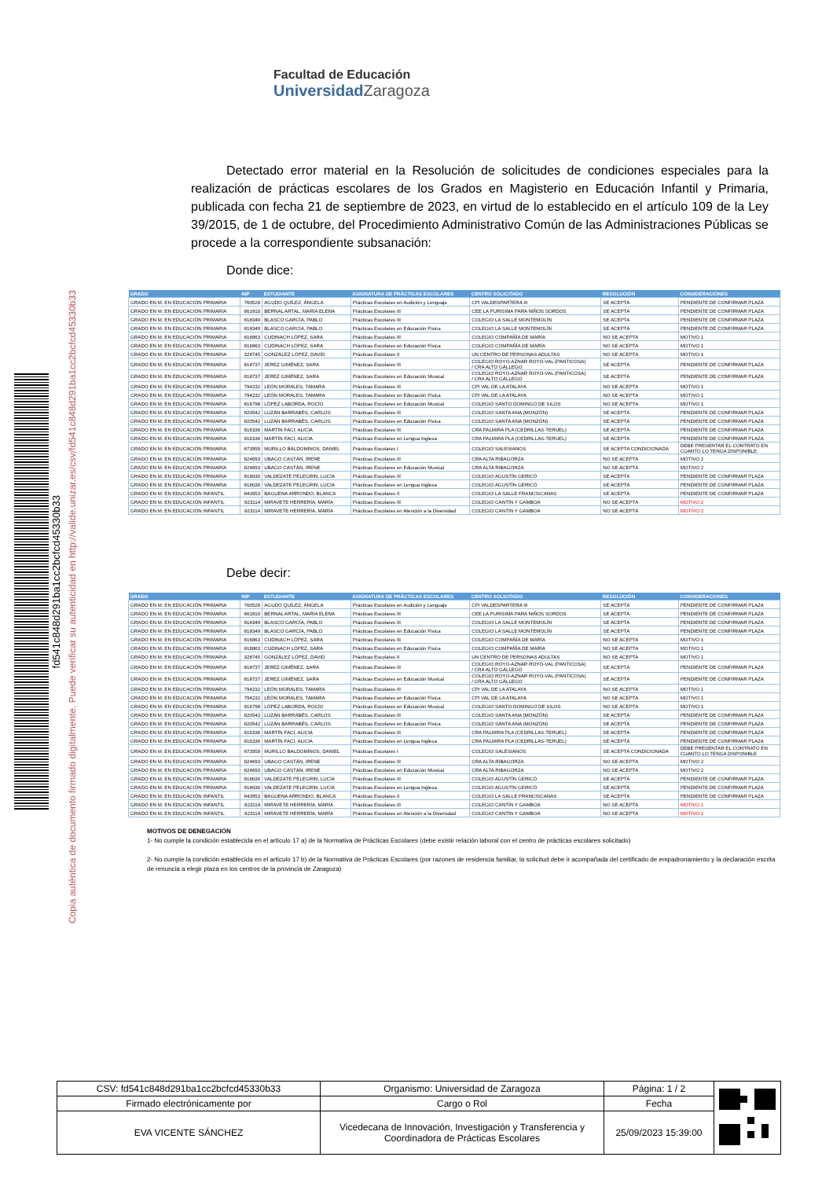Facultad de Educación
UniversidadZaragoza
Detectado error material en la Resolución de solicitudes de condiciones especiales para la realización de prácticas escolares de los Grados en Magisterio en Educación Infantil y Primaria, publicada con fecha 21 de septiembre de 2023, en virtud de lo establecido en el artículo 109 de la Ley 39/2015, de 1 de octubre, del Procedimiento Administrativo Común de las Administraciones Públicas se procede a la correspondiente subsanación:
Copia auténtica de documento firmado digitalmente. Puede verificar su autenticidad en http://valide.unizar.es/csv/fd541c848d291ba1cc2bcfcd45330b33
fd541c848d291ba1cc2bcfcd45330b33
Donde dice:
| GRADO | NIP | ESTUDIANTE | ASIGNATURA DE PRÁCTICAS ESCOLARES | CENTRO SOLICITADO | RESOLUCIÓN | CONSIDERACIONES |
| --- | --- | --- | --- | --- | --- | --- |
| GRADO EN M. EN EDUCACIÓN PRIMARIA | 760528 | AGUDO QUÍLEZ, ÁNGELA | Prácticas Escolares en Audición y Lenguaje | CPI VALDESPARTERA III | SE ACEPTA | PENDIENTE DE CONFIRMAR PLAZA |
| GRADO EN M. EN EDUCACIÓN PRIMARIA | 661810 | BERNAL ARTAL, MARÍA ELENA | Prácticas Escolares III | CEE LA PURISIMA PARA NIÑOS SORDOS | SE ACEPTA | PENDIENTE DE CONFIRMAR PLAZA |
| GRADO EN M. EN EDUCACIÓN PRIMARIA | 818349 | BLASCO GARCÍA, PABLO | Prácticas Escolares III | COLEGIO LA SALLE MONTEMOLÍN | SE ACEPTA | PENDIENTE DE CONFIRMAR PLAZA |
| GRADO EN M. EN EDUCACIÓN PRIMARIA | 818349 | BLASCO GARCÍA, PABLO | Prácticas Escolares en Educación Física | COLEGIO LA SALLE MONTEMOLÍN | SE ACEPTA | PENDIENTE DE CONFIRMAR PLAZA |
| GRADO EN M. EN EDUCACIÓN PRIMARIA | 816863 | CUDINACH LÓPEZ, SARA | Prácticas Escolares III | COLEGIO COMPAÑÍA DE MARÍA | NO SE ACEPTA | MOTIVO 1 |
| GRADO EN M. EN EDUCACIÓN PRIMARIA | 816863 | CUDINACH LÓPEZ, SARA | Prácticas Escolares en Educación Física | COLEGIO COMPAÑÍA DE MARÍA | NO SE ACEPTA | MOTIVO 1 |
| GRADO EN M. EN EDUCACIÓN PRIMARIA | 328745 | GONZÁLEZ LÓPEZ, DAVID | Prácticas Escolares II | UN CENTRO DE PERSONAS ADULTAS | NO SE ACEPTA | MOTIVO 1 |
| GRADO EN M. EN EDUCACIÓN PRIMARIA | 818737 | JEREZ GIMÉNEZ, SARA | Prácticas Escolares III | COLEGIO ROYO-AZNAR ROYO-VAL (PANTICOSA) / CRA ALTO GÁLLEGO | SE ACEPTA | PENDIENTE DE CONFIRMAR PLAZA |
| GRADO EN M. EN EDUCACIÓN PRIMARIA | 818737 | JEREZ GIMÉNEZ, SARA | Prácticas Escolares en Educación Musical | COLEGIO ROYO-AZNAR ROYO-VAL (PANTICOSA) / CRA ALTO GÁLLEGO | SE ACEPTA | PENDIENTE DE CONFIRMAR PLAZA |
| GRADO EN M. EN EDUCACIÓN PRIMARIA | 794232 | LEÓN MORALES, TAMARA | Prácticas Escolares III | CPI VAL DE LA ATALAYA | NO SE ACEPTA | MOTIVO 1 |
| GRADO EN M. EN EDUCACIÓN PRIMARIA | 794232 | LEÓN MORALES, TAMARA | Prácticas Escolares en Educación Física | CPI VAL DE LA ATALAYA | NO SE ACEPTA | MOTIVO 1 |
| GRADO EN M. EN EDUCACIÓN PRIMARIA | 816798 | LÓPEZ LABORDA, ROCÍO | Prácticas Escolares en Educación Musical | COLEGIO SANTO DOMINGO DE SILOS | NO SE ACEPTA | MOTIVO 1 |
| GRADO EN M. EN EDUCACIÓN PRIMARIA | 820542 | LUZÁN BARRABÉS, CARLOS | Prácticas Escolares III | COLEGIO SANTA ANA (MONZÓN) | SE ACEPTA | PENDIENTE DE CONFIRMAR PLAZA |
| GRADO EN M. EN EDUCACIÓN PRIMARIA | 820542 | LUZÁN BARRABÉS, CARLOS | Prácticas Escolares en Educación Física | COLEGIO SANTA ANA (MONZÓN) | SE ACEPTA | PENDIENTE DE CONFIRMAR PLAZA |
| GRADO EN M. EN EDUCACIÓN PRIMARIA | 816336 | MARTÍN FACI, ALICIA | Prácticas Escolares III | CRA PALMIRA PLA (CEDRILLAS-TERUEL) | SE ACEPTA | PENDIENTE DE CONFIRMAR PLAZA |
| GRADO EN M. EN EDUCACIÓN PRIMARIA | 816336 | MARTÍN FACI, ALICIA | Prácticas Escolares en Lengua Inglesa | CRA PALMIRA PLA (CEDRILLAS-TERUEL) | SE ACEPTA | PENDIENTE DE CONFIRMAR PLAZA |
| GRADO EN M. EN EDUCACIÓN PRIMARIA | 873959 | MURILLO BALDOMINOS, DANIEL | Prácticas Escolares I | COLEGIO SALESIANOS | SE ACEPTA CONDICIONADA | DEBE PRESENTAR EL CONTRATO EN CUANTO LO TENGA DISPONIBLE |
| GRADO EN M. EN EDUCACIÓN PRIMARIA | 824693 | UBAGO CASTÁN, IRENE | Prácticas Escolares III | CRA ALTA RIBAGORZA | NO SE ACEPTA | MOTIVO 2 |
| GRADO EN M. EN EDUCACIÓN PRIMARIA | 824693 | UBAGO CASTÁN, IRENE | Prácticas Escolares en Educación Musical | CRA ALTA RIBAGORZA | NO SE ACEPTA | MOTIVO 2 |
| GRADO EN M. EN EDUCACIÓN PRIMARIA | 818030 | VALDEZATE PELEGRIN, LUCÍA | Prácticas Escolares III | COLEGIO AGUSTÍN GERICÓ | SE ACEPTA | PENDIENTE DE CONFIRMAR PLAZA |
| GRADO EN M. EN EDUCACIÓN PRIMARIA | 818030 | VALDEZATE PELEGRIN, LUCÍA | Prácticas Escolares en Lengua Inglesa | COLEGIO AGUSTÍN GERICÓ | SE ACEPTA | PENDIENTE DE CONFIRMAR PLAZA |
| GRADO EN M. EN EDUCACIÓN INFANTIL | 843953 | BAGUENA ARRONDO, BLANCA | Prácticas Escolares II | COLEGIO LA SALLE FRANCISCANAS | SE ACEPTA | PENDIENTE DE CONFIRMAR PLAZA |
| GRADO EN M. EN EDUCACIÓN INFANTIL | 823114 | MIRAVETE HERRERÍA, MARÍA | Prácticas Escolares III | COLEGIO CANTÍN Y GAMBOA | NO SE ACEPTA | MOTIVO 2 |
| GRADO EN M. EN EDUCACIÓN INFANTIL | 823114 | MIRAVETE HERRERÍA, MARÍA | Prácticas Escolares en Atención a la Diversidad | COLEGIO CANTÍN Y GAMBOA | NO SE ACEPTA | MOTIVO 2 |
Debe decir:
| GRADO | NIP | ESTUDIANTE | ASIGNATURA DE PRÁCTICAS ESCOLARES | CENTRO SOLICITADO | RESOLUCIÓN | CONSIDERACIONES |
| --- | --- | --- | --- | --- | --- | --- |
| GRADO EN M. EN EDUCACIÓN PRIMARIA | 760528 | AGUDO QUÍLEZ, ÁNGELA | Prácticas Escolares en Audición y Lenguaje | CPI VALDESPARTERA III | SE ACEPTA | PENDIENTE DE CONFIRMAR PLAZA |
| GRADO EN M. EN EDUCACIÓN PRIMARIA | 661810 | BERNAL ARTAL, MARÍA ELENA | Prácticas Escolares III | CEE LA PURISIMA PARA NIÑOS SORDOS | SE ACEPTA | PENDIENTE DE CONFIRMAR PLAZA |
| GRADO EN M. EN EDUCACIÓN PRIMARIA | 818349 | BLASCO GARCÍA, PABLO | Prácticas Escolares III | COLEGIO LA SALLE MONTEMOLÍN | SE ACEPTA | PENDIENTE DE CONFIRMAR PLAZA |
| GRADO EN M. EN EDUCACIÓN PRIMARIA | 818349 | BLASCO GARCÍA, PABLO | Prácticas Escolares en Educación Física | COLEGIO LA SALLE MONTEMOLÍN | SE ACEPTA | PENDIENTE DE CONFIRMAR PLAZA |
| GRADO EN M. EN EDUCACIÓN PRIMARIA | 816863 | CUDINACH LÓPEZ, SARA | Prácticas Escolares III | COLEGIO COMPAÑÍA DE MARÍA | NO SE ACEPTA | MOTIVO 1 |
| GRADO EN M. EN EDUCACIÓN PRIMARIA | 816863 | CUDINACH LÓPEZ, SARA | Prácticas Escolares en Educación Física | COLEGIO COMPAÑÍA DE MARÍA | NO SE ACEPTA | MOTIVO 1 |
| GRADO EN M. EN EDUCACIÓN PRIMARIA | 328745 | GONZÁLEZ LÓPEZ, DAVID | Prácticas Escolares II | UN CENTRO DE PERSONAS ADULTAS | NO SE ACEPTA | MOTIVO 1 |
| GRADO EN M. EN EDUCACIÓN PRIMARIA | 818737 | JEREZ GIMÉNEZ, SARA | Prácticas Escolares III | COLEGIO ROYO-AZNAR ROYO-VAL (PANTICOSA) / CRA ALTO GÁLLEGO | SE ACEPTA | PENDIENTE DE CONFIRMAR PLAZA |
| GRADO EN M. EN EDUCACIÓN PRIMARIA | 818737 | JEREZ GIMÉNEZ, SARA | Prácticas Escolares en Educación Musical | COLEGIO ROYO-AZNAR ROYO-VAL (PANTICOSA) / CRA ALTO GÁLLEGO | SE ACEPTA | PENDIENTE DE CONFIRMAR PLAZA |
| GRADO EN M. EN EDUCACIÓN PRIMARIA | 794232 | LEÓN MORALES, TAMARA | Prácticas Escolares III | CPI VAL DE LA ATALAYA | NO SE ACEPTA | MOTIVO 1 |
| GRADO EN M. EN EDUCACIÓN PRIMARIA | 794232 | LEÓN MORALES, TAMARA | Prácticas Escolares en Educación Física | CPI VAL DE LA ATALAYA | NO SE ACEPTA | MOTIVO 1 |
| GRADO EN M. EN EDUCACIÓN PRIMARIA | 816798 | LÓPEZ LABORDA, ROCÍO | Prácticas Escolares en Educación Musical | COLEGIO SANTO DOMINGO DE SILOS | NO SE ACEPTA | MOTIVO 1 |
| GRADO EN M. EN EDUCACIÓN PRIMARIA | 820542 | LUZÁN BARRABÉS, CARLOS | Prácticas Escolares III | COLEGIO SANTA ANA (MONZÓN) | SE ACEPTA | PENDIENTE DE CONFIRMAR PLAZA |
| GRADO EN M. EN EDUCACIÓN PRIMARIA | 820542 | LUZÁN BARRABÉS, CARLOS | Prácticas Escolares en Educación Física | COLEGIO SANTA ANA (MONZÓN) | SE ACEPTA | PENDIENTE DE CONFIRMAR PLAZA |
| GRADO EN M. EN EDUCACIÓN PRIMARIA | 816336 | MARTÍN FACI, ALICIA | Prácticas Escolares III | CRA PALMIRA PLA (CEDRILLAS-TERUEL) | SE ACEPTA | PENDIENTE DE CONFIRMAR PLAZA |
| GRADO EN M. EN EDUCACIÓN PRIMARIA | 816336 | MARTÍN FACI, ALICIA | Prácticas Escolares en Lengua Inglesa | CRA PALMIRA PLA (CEDRILLAS-TERUEL) | SE ACEPTA | PENDIENTE DE CONFIRMAR PLAZA |
| GRADO EN M. EN EDUCACIÓN PRIMARIA | 873959 | MURILLO BALDOMINOS, DANIEL | Prácticas Escolares I | COLEGIO SALESIANOS | SE ACEPTA CONDICIONADA | DEBE PRESENTAR EL CONTRATO EN CUANTO LO TENGA DISPONIBLE |
| GRADO EN M. EN EDUCACIÓN PRIMARIA | 824693 | UBAGO CASTÁN, IRENE | Prácticas Escolares III | CRA ALTA RIBAGORZA | NO SE ACEPTA | MOTIVO 2 |
| GRADO EN M. EN EDUCACIÓN PRIMARIA | 824693 | UBAGO CASTÁN, IRENE | Prácticas Escolares en Educación Musical | CRA ALTA RIBAGORZA | NO SE ACEPTA | MOTIVO 2 |
| GRADO EN M. EN EDUCACIÓN PRIMARIA | 818030 | VALDEZATE PELEGRIN, LUCÍA | Prácticas Escolares III | COLEGIO AGUSTÍN GERICÓ | SE ACEPTA | PENDIENTE DE CONFIRMAR PLAZA |
| GRADO EN M. EN EDUCACIÓN PRIMARIA | 818030 | VALDEZATE PELEGRIN, LUCÍA | Prácticas Escolares en Lengua Inglesa | COLEGIO AGUSTÍN GERICÓ | SE ACEPTA | PENDIENTE DE CONFIRMAR PLAZA |
| GRADO EN M. EN EDUCACIÓN INFANTIL | 843953 | BAGUENA ARRONDO, BLANCA | Prácticas Escolares II | COLEGIO LA SALLE FRANCISCANAS | SE ACEPTA | PENDIENTE DE CONFIRMAR PLAZA |
| GRADO EN M. EN EDUCACIÓN INFANTIL | 823114 | MIRAVETE HERRERÍA, MARÍA | Prácticas Escolares III | COLEGIO CANTÍN Y GAMBOA | NO SE ACEPTA | MOTIVO 1 |
| GRADO EN M. EN EDUCACIÓN INFANTIL | 823114 | MIRAVETE HERRERÍA, MARÍA | Prácticas Escolares en Atención a la Diversidad | COLEGIO CANTÍN Y GAMBOA | NO SE ACEPTA | MOTIVO 1 |
MOTIVOS DE DENEGACIÓN
1- No cumple la condición establecida en el artículo 17 a) de la Normativa de Prácticas Escolares (debe existir relación laboral con el centro de prácticas escolares solicitado)
2- No cumple la condición establecida en el artículo 17 b) de la Normativa de Prácticas Escolares (por razones de residencia familiar, la solicitud debe ir acompañada del certificado de empadronamiento y la declaración escrita de renuncia a elegir plaza en los centros de la provincia de Zaragoza)
| CSV: fd541c848d291ba1cc2bcfcd45330b33 | Organismo: Universidad de Zaragoza | Página: 1 / 2 | |
| Firmado electrónicamente por | Cargo o Rol | Fecha | |
| EVA VICENTE SÁNCHEZ | Vicedecana de Innovación, Investigación y Transferencia y Coordinadora de Prácticas Escolares | 25/09/2023 15:39:00 | |